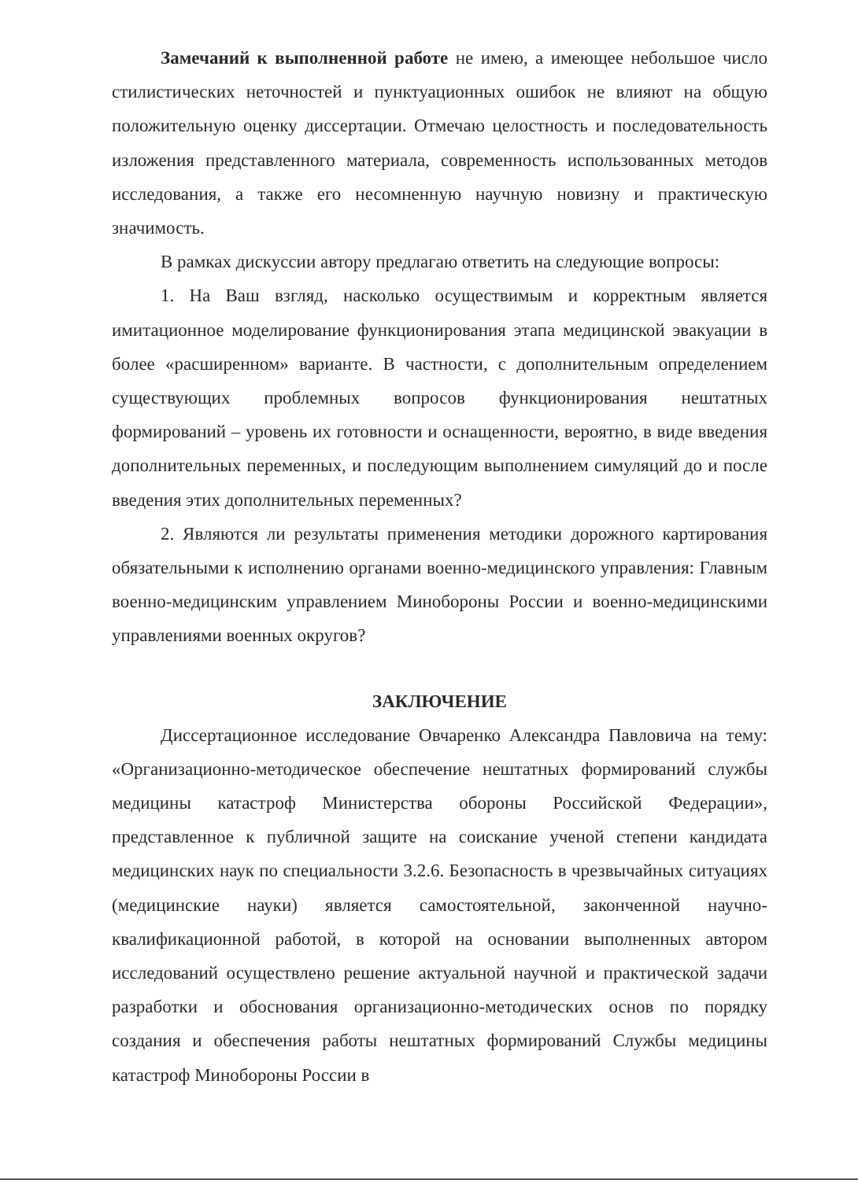Замечаний к выполненной работе не имею, а имеющее небольшое число стилистических неточностей и пунктуационных ошибок не влияют на общую положительную оценку диссертации. Отмечаю целостность и последовательность изложения представленного материала, современность использованных методов исследования, а также его несомненную научную новизну и практическую значимость.
В рамках дискуссии автору предлагаю ответить на следующие вопросы:
1. На Ваш взгляд, насколько осуществимым и корректным является имитационное моделирование функционирования этапа медицинской эвакуации в более «расширенном» варианте. В частности, с дополнительным определением существующих проблемных вопросов функционирования нештатных формирований – уровень их готовности и оснащенности, вероятно, в виде введения дополнительных переменных, и последующим выполнением симуляций до и после введения этих дополнительных переменных?
2. Являются ли результаты применения методики дорожного картирования обязательными к исполнению органами военно-медицинского управления: Главным военно-медицинским управлением Минобороны России и военно-медицинскими управлениями военных округов?
ЗАКЛЮЧЕНИЕ
Диссертационное исследование Овчаренко Александра Павловича на тему: «Организационно-методическое обеспечение нештатных формирований службы медицины катастроф Министерства обороны Российской Федерации», представленное к публичной защите на соискание ученой степени кандидата медицинских наук по специальности 3.2.6. Безопасность в чрезвычайных ситуациях (медицинские науки) является самостоятельной, законченной научно-квалификационной работой, в которой на основании выполненных автором исследований осуществлено решение актуальной научной и практической задачи разработки и обоснования организационно-методических основ по порядку создания и обеспечения работы нештатных формирований Службы медицины катастроф Минобороны России в